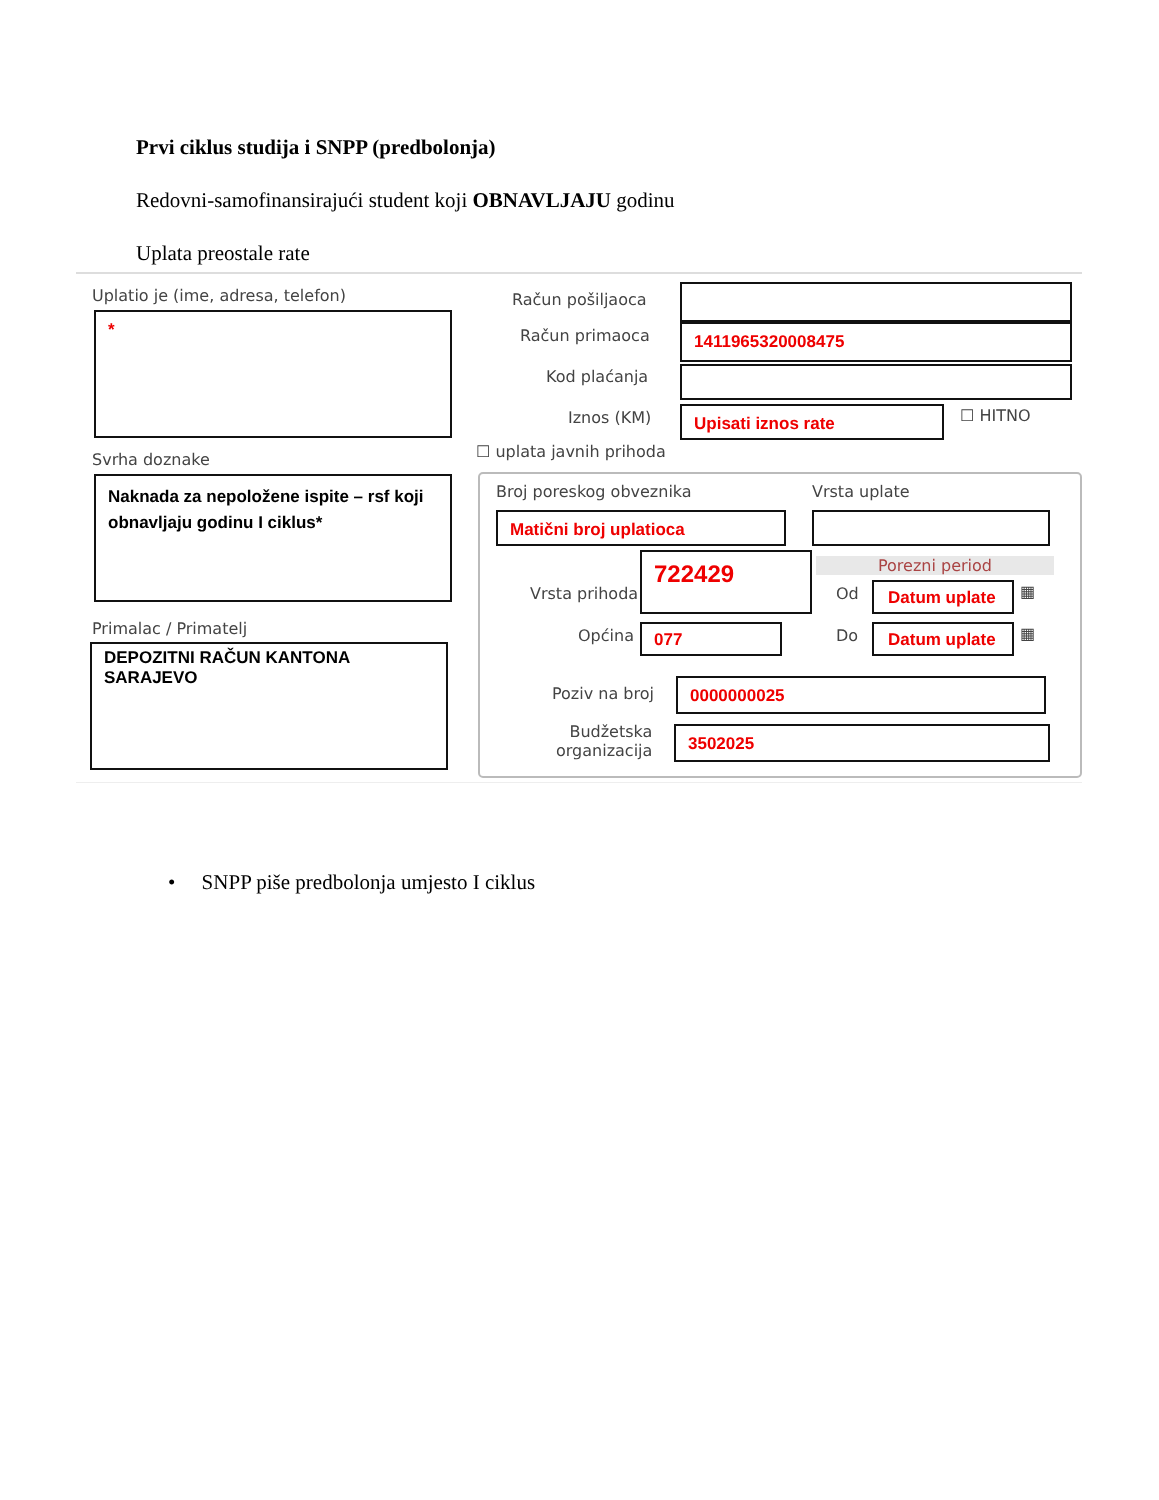Prvi ciklus studija i SNPP (predbolonja)
Redovni-samofinansirajući student koji OBNAVLJAJU godinu
Uplata preostale rate
Uplatio je (ime, adresa, telefon)
*
Svrha doznake
Naknada za nepoložene ispite – rsf koji obnavljaju godinu I ciklus*
Primalac / Primatelj
DEPOZITNI RAČUN KANTONA SARAJEVO
Račun pošiljaoca
Račun primaoca 1411965320008475
Kod plaćanja
Iznos (KM) Upisati iznos rate ☐ HITNO
☐ uplata javnih prihoda
Broj poreskog obveznika Vrsta uplate
Matični broj uplatioca
Vrsta prihoda
722429 Porezni period
Od Datum uplate ▦
Općina 077 Do Datum uplate ▦
Poziv na broj 0000000025
Budžetska
organizacija
3502025
• SNPP piše predbolonja umjesto I ciklus